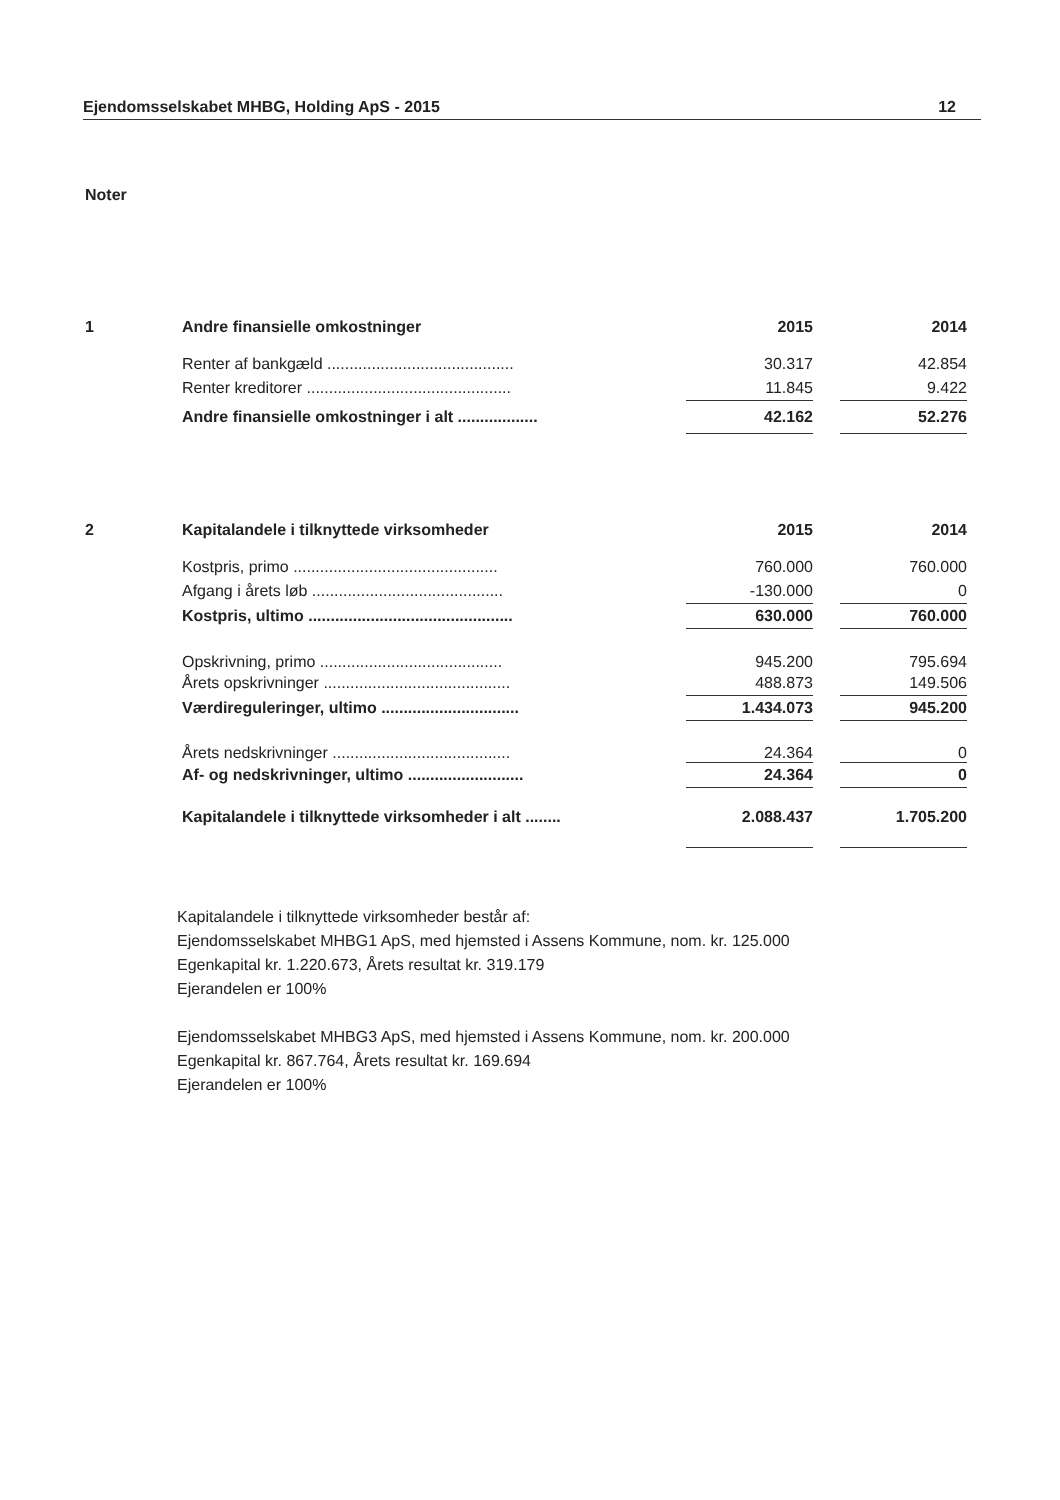Ejendomsselskabet MHBG, Holding ApS - 2015 12
Noter
| 1 | Andre finansielle omkostninger | | 2015 | | 2014 |
| | Renter af bankgæld .......................................... | | 30.317 | | 42.854 |
| | Renter kreditorer .............................................. | | 11.845 | | 9.422 |
| | Andre finansielle omkostninger i alt .................. | | 42.162 | | 52.276 |
| 2 | Kapitalandele i tilknyttede virksomheder | | 2015 | | 2014 |
| | Kostpris, primo .............................................. | | 760.000 | | 760.000 |
| | Afgang i årets løb ........................................... | | -130.000 | | 0 |
| | Kostpris, ultimo .............................................. | | 630.000 | | 760.000 |
| | Opskrivning, primo ......................................... | | 945.200 | | 795.694 |
| | Årets opskrivninger .......................................... | | 488.873 | | 149.506 |
| | Værdireguleringer, ultimo ............................... | | 1.434.073 | | 945.200 |
| | Årets nedskrivninger ........................................ | | 24.364 | | 0 |
| | Af- og nedskrivninger, ultimo .......................... | | 24.364 | | 0 |
| | Kapitalandele i tilknyttede virksomheder i alt ........ | | 2.088.437 | | 1.705.200 |
Kapitalandele i tilknyttede virksomheder består af:
Ejendomsselskabet MHBG1 ApS, med hjemsted i Assens Kommune, nom. kr. 125.000
Egenkapital kr. 1.220.673, Årets resultat kr. 319.179
Ejerandelen er 100%
Ejendomsselskabet MHBG3 ApS, med hjemsted i Assens Kommune, nom. kr. 200.000
Egenkapital kr. 867.764, Årets resultat kr. 169.694
Ejerandelen er 100%